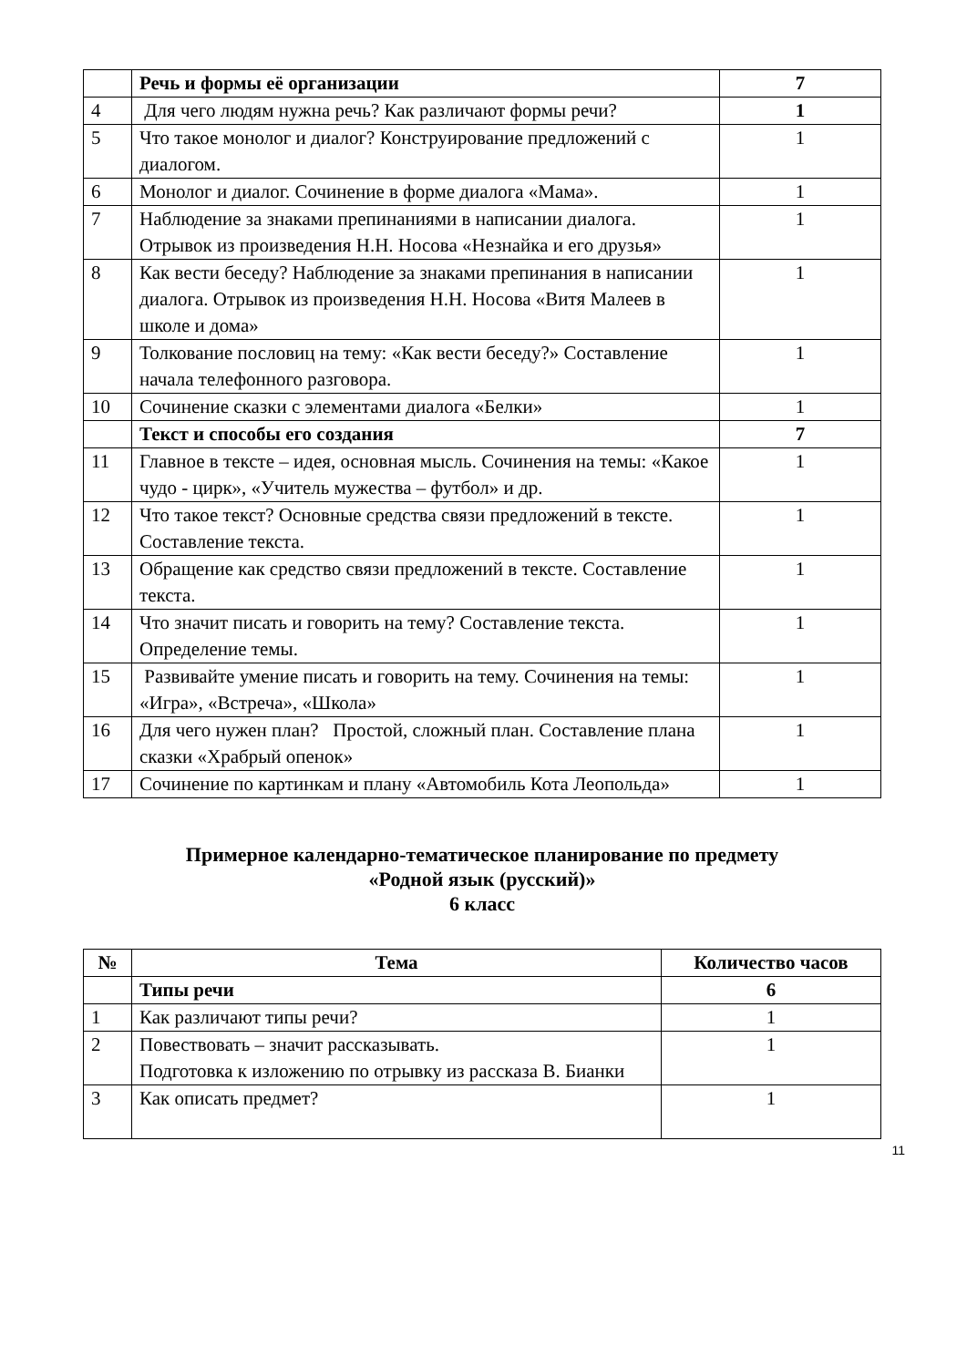| | Речь и формы её организации | 7 |
| 4 | Для чего людям нужна речь? Как различают формы речи? | 1 |
| 5 | Что такое монолог и диалог? Конструирование предложений с диалогом. | 1 |
| 6 | Монолог и диалог. Сочинение в форме диалога «Мама». | 1 |
| 7 | Наблюдение за знаками препинаниями в написании диалога. Отрывок из произведения Н.Н. Носова «Незнайка и его друзья» | 1 |
| 8 | Как вести беседу? Наблюдение за знаками препинания в написании диалога. Отрывок из произведения Н.Н. Носова «Витя Малеев в школе и дома» | 1 |
| 9 | Толкование пословиц на тему: «Как вести беседу?» Составление начала телефонного разговора. | 1 |
| 10 | Сочинение сказки с элементами диалога «Белки» | 1 |
| | Текст и способы его создания | 7 |
| 11 | Главное в тексте – идея, основная мысль. Сочинения на темы: «Какое чудо - цирк», «Учитель мужества – футбол» и др. | 1 |
| 12 | Что такое текст? Основные средства связи предложений в тексте. Составление текста. | 1 |
| 13 | Обращение как средство связи предложений в тексте. Составление текста. | 1 |
| 14 | Что значит писать и говорить на тему? Составление текста. Определение темы. | 1 |
| 15 | Развивайте умение писать и говорить на тему. Сочинения на темы: «Игра», «Встреча», «Школа» | 1 |
| 16 | Для чего нужен план? Простой, сложный план. Составление плана сказки «Храбрый опенок» | 1 |
| 17 | Сочинение по картинкам и плану «Автомобиль Кота Леопольда» | 1 |
Примерное календарно-тематическое планирование по предмету
«Родной язык (русский)»
6 класс
| № | Тема | Количество часов |
| --- | --- | --- |
| | Типы речи | 6 |
| 1 | Как различают типы речи? | 1 |
| 2 | Повествовать – значит рассказывать. Подготовка к изложению по отрывку из рассказа В. Бианки | 1 |
| 3 | Как описать предмет? | 1 |
11